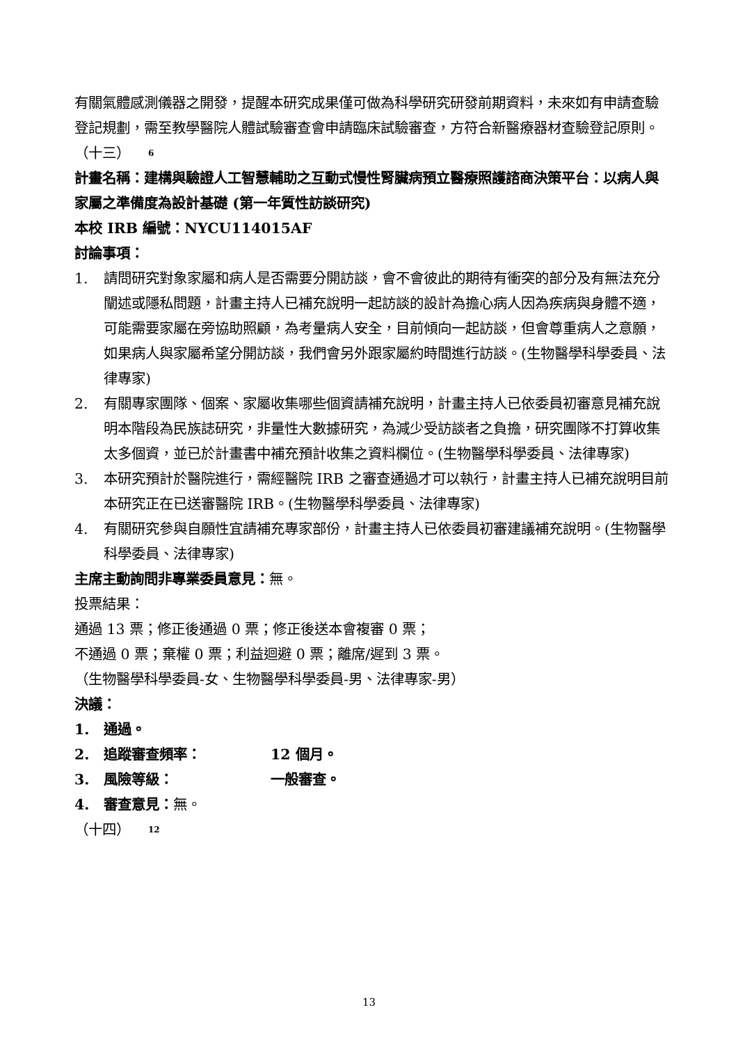有關氣體感測儀器之開發，提醒本研究成果僅可做為科學研究研發前期資料，未來如有申請查驗登記規劃，需至教學醫院人體試驗審查會申請臨床試驗審查，方符合新醫療器材查驗登記原則。
（十三） 6
計畫名稱：建構與驗證人工智慧輔助之互動式慢性腎臟病預立醫療照護諮商決策平台：以病人與家屬之準備度為設計基礎 (第一年質性訪談研究)
本校 IRB 編號：NYCU114015AF
討論事項：
1. 請問研究對象家屬和病人是否需要分開訪談，會不會彼此的期待有衝突的部分及有無法充分闡述或隱私問題，計畫主持人已補充說明一起訪談的設計為擔心病人因為疾病與身體不適，可能需要家屬在旁協助照顧，為考量病人安全，目前傾向一起訪談，但會尊重病人之意願，如果病人與家屬希望分開訪談，我們會另外跟家屬約時間進行訪談。(生物醫學科學委員、法律專家)
2. 有關專家團隊、個案、家屬收集哪些個資請補充說明，計畫主持人已依委員初審意見補充說明本階段為民族誌研究，非量性大數據研究，為減少受訪談者之負擔，研究團隊不打算收集太多個資，並已於計畫書中補充預計收集之資料欄位。(生物醫學科學委員、法律專家)
3. 本研究預計於醫院進行，需經醫院 IRB 之審查通過才可以執行，計畫主持人已補充說明目前本研究正在已送審醫院 IRB。(生物醫學科學委員、法律專家)
4. 有關研究參與自願性宜請補充專家部份，計畫主持人已依委員初審建議補充說明。(生物醫學科學委員、法律專家)
主席主動詢問非專業委員意見：無。
投票結果：
通過 13 票；修正後通過 0 票；修正後送本會複審 0 票；
不通過 0 票；棄權 0 票；利益迴避 0 票；離席/遲到 3 票。
（生物醫學科學委員-女、生物醫學科學委員-男、法律專家-男）
決議：
1. 通過。
2. 追蹤審查頻率： 12 個月。
3. 風險等級： 一般審查。
4. 審查意見：無。
（十四） 12
13